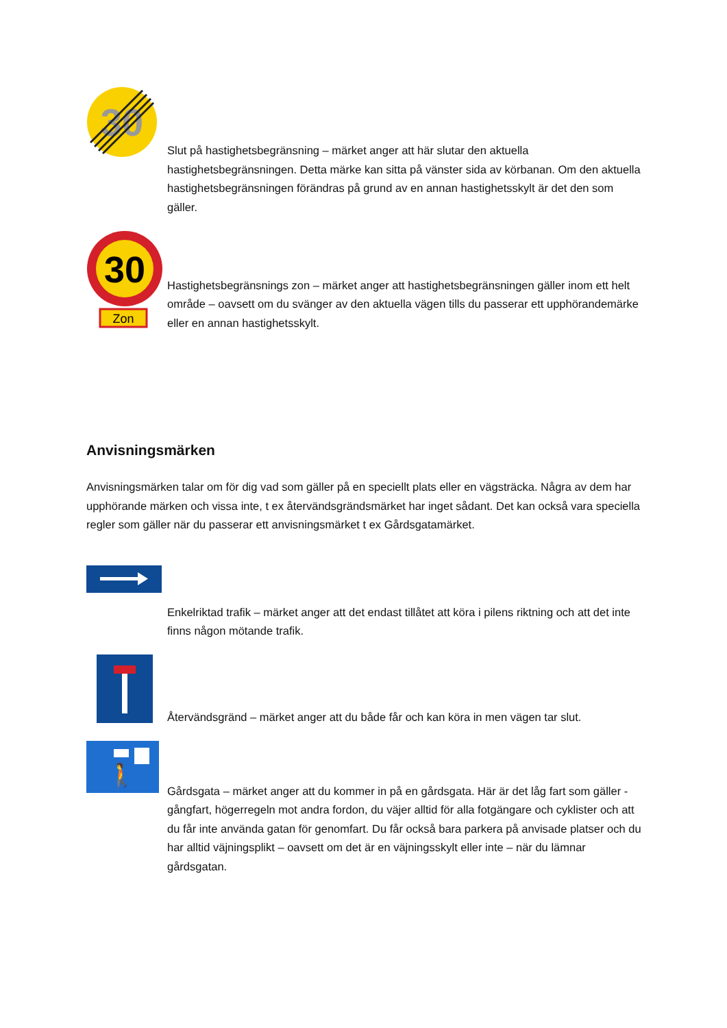30
Slut på hastighetsbegränsning – märket anger att här slutar den aktuella hastighetsbegränsningen. Detta märke kan sitta på vänster sida av körbanan. Om den aktuella hastighetsbegränsningen förändras på grund av en annan hastighetsskylt är det den som gäller.
30
Zon
Hastighetsbegränsnings zon – märket anger att hastighetsbegränsningen gäller inom ett helt område – oavsett om du svänger av den aktuella vägen tills du passerar ett upphörandemärke eller en annan hastighetsskylt.
Anvisningsmärken
Anvisningsmärken talar om för dig vad som gäller på en speciellt plats eller en vägsträcka. Några av dem har upphörande märken och vissa inte, t ex återvändsgrändsmärket har inget sådant. Det kan också vara speciella regler som gäller när du passerar ett anvisningsmärket t ex Gårdsgatamärket.
Enkelriktad trafik – märket anger att det endast tillåtet att köra i pilens riktning och att det inte finns någon mötande trafik.
Återvändsgränd – märket anger att du både får och kan köra in men vägen tar slut.
🚶
Gårdsgata – märket anger att du kommer in på en gårdsgata. Här är det låg fart som gäller - gångfart, högerregeln mot andra fordon, du väjer alltid för alla fotgängare och cyklister och att du får inte använda gatan för genomfart. Du får också bara parkera på anvisade platser och du har alltid väjningsplikt – oavsett om det är en väjningsskylt eller inte – när du lämnar gårdsgatan.